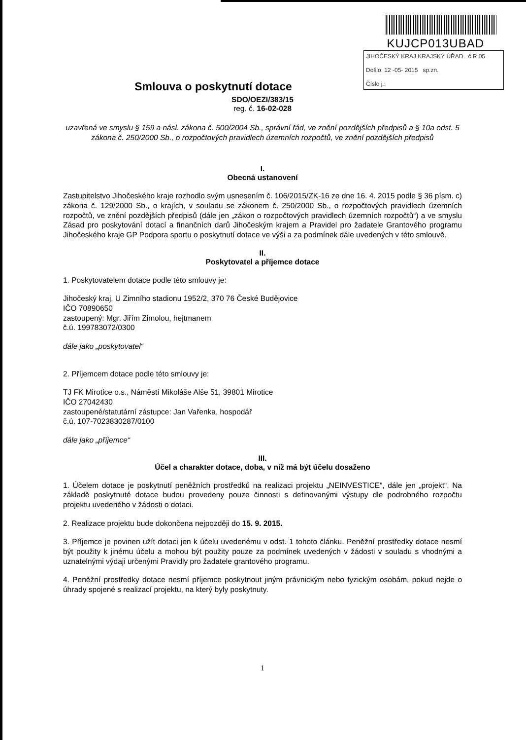KUJCP013UBAD
JIHOČESKÝ KRAJ KRAJSKÝ ÚŘAD č.R 05
Došlo: 12 -05- 2015 sp.zn.
Číslo j.:
Smlouva o poskytnutí dotace
SDO/OEZI/383/15
reg. č. 16-02-028
uzavřená ve smyslu § 159 a násl. zákona č. 500/2004 Sb., správní řád, ve znění pozdějších předpisů a § 10a odst. 5 zákona č. 250/2000 Sb., o rozpočtových pravidlech územních rozpočtů, ve znění pozdějších předpisů
I.
Obecná ustanovení
Zastupitelstvo Jihočeského kraje rozhodlo svým usnesením č. 106/2015/ZK-16 ze dne 16. 4. 2015 podle § 36 písm. c) zákona č. 129/2000 Sb., o krajích, v souladu se zákonem č. 250/2000 Sb., o rozpočtových pravidlech územních rozpočtů, ve znění pozdějších předpisů (dále jen „zákon o rozpočtových pravidlech územních rozpočtů“) a ve smyslu Zásad pro poskytování dotací a finančních darů Jihočeským krajem a Pravidel pro žadatele Grantového programu Jihočeského kraje GP Podpora sportu o poskytnutí dotace ve výši a za podmínek dále uvedených v této smlouvě.
II.
Poskytovatel a příjemce dotace
1. Poskytovatelem dotace podle této smlouvy je:
Jihočeský kraj, U Zimního stadionu 1952/2, 370 76 České Budějovice
IČO 70890650
zastoupený: Mgr. Jiřím Zimolou, hejtmanem
č.ú. 199783072/0300
dále jako „poskytovatel“
2. Příjemcem dotace podle této smlouvy je:
TJ FK Mirotice o.s., Náměstí Mikoláše Alše 51, 39801 Mirotice
IČO 27042430
zastoupené/statutární zástupce: Jan Vařenka, hospodář
č.ú. 107-7023830287/0100
dále jako „příjemce“
III.
Účel a charakter dotace, doba, v níž má být účelu dosaženo
1. Účelem dotace je poskytnutí peněžních prostředků na realizaci projektu „NEINVESTICE“, dále jen „projekt“. Na základě poskytnuté dotace budou provedeny pouze činnosti s definovanými výstupy dle podrobného rozpočtu projektu uvedeného v žádosti o dotaci.
2. Realizace projektu bude dokončena nejpozději do 15. 9. 2015.
3. Příjemce je povinen užít dotaci jen k účelu uvedenému v odst. 1 tohoto článku. Peněžní prostředky dotace nesmí být použity k jinému účelu a mohou být použity pouze za podmínek uvedených v žádosti v souladu s vhodnými a uznatelnými výdaji určenými Pravidly pro žadatele grantového programu.
4. Peněžní prostředky dotace nesmí příjemce poskytnout jiným právnickým nebo fyzickým osobám, pokud nejde o úhrady spojené s realizací projektu, na který byly poskytnuty.
1